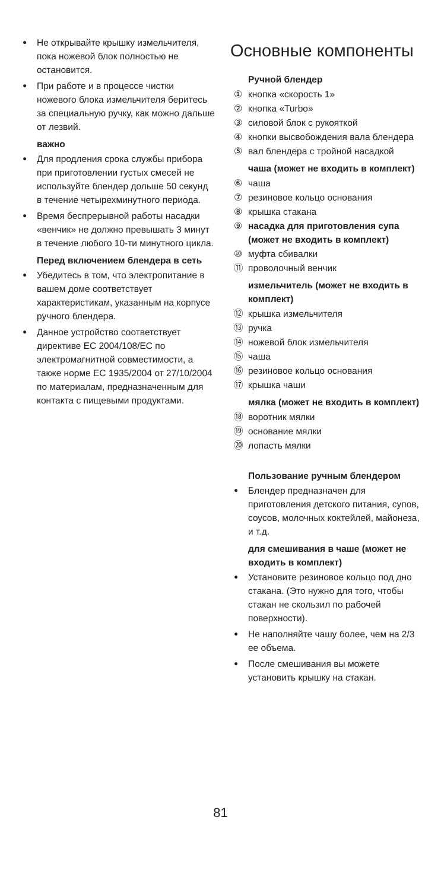Не открывайте крышку измельчителя, пока ножевой блок полностью не остановится.
При работе и в процессе чистки ножевого блока измельчителя беритесь за специальную ручку, как можно дальше от лезвий.
важно
Для продления срока службы прибора при приготовлении густых смесей не используйте блендер дольше 50 секунд в течение четырехминутного периода.
Время беспрерывной работы насадки «венчик» не должно превышать 3 минут в течение любого 10-ти минутного цикла.
Перед включением блендера в сеть
Убедитесь в том, что электропитание в вашем доме соответствует характеристикам, указанным на корпусе ручного блендера.
Данное устройство соответствует директиве EC 2004/108/EC по электромагнитной совместимости, а также норме EC 1935/2004 от 27/10/2004 по материалам, предназначенным для контакта с пищевыми продуктами.
Основные компоненты
Ручной блендер
① кнопка «скорость 1»
② кнопка «Turbo»
③ силовой блок с рукояткой
④ кнопки высвобождения вала блендера
⑤ вал блендера с тройной насадкой
чаша (может не входить в комплект)
⑥ чаша
⑦ резиновое кольцо основания
⑧ крышка стакана
⑨ насадка для приготовления супа (может не входить в комплект)
⑩ муфта сбивалки
⑪ проволочный венчик
измельчитель (может не входить в комплект)
⑫ крышка измельчителя
⑬ ручка
⑭ ножевой блок измельчителя
⑮ чаша
⑯ резиновое кольцо основания
⑰ крышка чаши
мялка (может не входить в комплект)
⑱ воротник мялки
⑲ основание мялки
⑳ лопасть мялки
Пользование ручным блендером
Блендер предназначен для приготовления детского питания, супов, соусов, молочных коктейлей, майонеза, и т.д.
для смешивания в чаше (может не входить в комплект)
Установите резиновое кольцо под дно стакана. (Это нужно для того, чтобы стакан не скользил по рабочей поверхности).
Не наполняйте чашу более, чем на 2/3 ее объема.
После смешивания вы можете установить крышку на стакан.
81